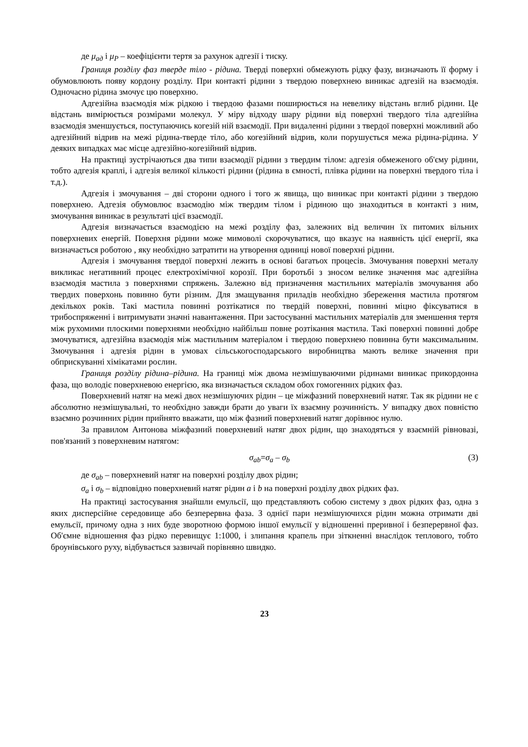де μ<sub>ад</sub> і μ<sub>P</sub> – коефіцієнти тертя за рахунок адгезії і тиску.
Границя розділу фаз тверде тіло - рідина. Тверді поверхні обмежують рідку фазу, визначають її форму і обумовлюють появу кордону розділу. При контакті рідини з твердою поверхнею виникає адгезій на взаємодія. Одночасно рідина змочує цю поверхню.
Адгезійна взаємодія між рідкою і твердою фазами поширюється на невелику відстань вглиб рідини. Це відстань вимірюється розмірами молекул. У міру відходу шару рідини від поверхні твердого тіла адгезійна взаємодія зменшується, поступаючись когезій ній взаємодії. При видаленні рідини з твердої поверхні можливий або адгезійний відрив на межі рідина-тверде тіло, або когезійний відрив, коли порушується межа рідина-рідина. У деяких випадках має місце адгезійно-когезійний відрив.
На практиці зустрічаються два типи взаємодії рідини з твердим тілом: адгезія обмеженого об'єму рідини, тобто адгезія краплі, і адгезія великої кількості рідини (рідина в ємності, плівка рідини на поверхні твердого тіла і т.д.).
Адгезія і змочування – дві сторони одного і того ж явища, що виникає при контакті рідини з твердою поверхнею. Адгезія обумовлює взаємодію між твердим тілом і рідиною що знаходиться в контакті з ним, змочування виникає в результаті цієї взаємодії.
Адгезія визначається взаємодією на межі розділу фаз, залежних від величин їх питомих вільних поверхневих енергій. Поверхня рідини може мимоволі скорочуватися, що вказує на наявність цієї енергії, яка визначається роботою , яку необхідно затратити на утворення одиниці нової поверхні рідини.
Адгезія і змочування твердої поверхні лежить в основі багатьох процесів. Змочування поверхні металу викликає негативний процес електрохімічної корозії. При боротьбі з зносом велике значення має адгезійна взаємодія мастила з поверхнями спряжень. Залежно від призначення мастильних матеріалів змочування або твердих поверхонь повинно бути різним. Для змащування приладів необхідно збереження мастила протягом декількох років. Такі мастила повинні розтікатися по твердій поверхні, повинні міцно фіксуватися в трибоспряженні і витримувати значні навантаження. При застосуванні мастильних матеріалів для зменшення тертя між рухомими плоскими поверхнями необхідно найбільш повне розтікання мастила. Такі поверхні повинні добре змочуватися, адгезійна взаємодія між мастильним матеріалом і твердою поверхнею повинна бути максимальним. Змочування і адгезія рідин в умовах сільськогосподарського виробництва мають велике значення при обприскуванні хімікатами рослин.
Границя розділу рідина–рідина. На границі між двома незмішуваючими рідинами виникає прикордонна фаза, що володіє поверхневою енергією, яка визначається складом обох гомогенних рідких фаз.
Поверхневий натяг на межі двох незмішуючих рідин – це міжфазний поверхневий натяг. Так як рідини не є абсолютно незмішувальні, то необхідно завжди брати до уваги їх взаємну розчинність. У випадку двох повністю взаємно розчинних рідин прийнято вважати, що між фазний поверхневий натяг дорівнює нулю.
За правилом Антонова міжфазний поверхневий натяг двох рідин, що знаходяться у взаємній рівновазі, пов'язаний з поверхневим натягом:
σ<sub>ab</sub>=σ<sub>a</sub> – σ<sub>b</sub> (3)
де σ<sub>ab</sub> – поверхневий натяг на поверхні розділу двох рідин;
σ<sub>a</sub> і σ<sub>b</sub> – відповідно поверхневий натяг рідин a і b на поверхні розділу двох рідких фаз.
На практиці застосування знайшли емульсії, що представляють собою систему з двох рідких фаз, одна з яких дисперсійне середовище або безперервна фаза. З однієї пари незмішуючихся рідин можна отримати дві емульсії, причому одна з них буде зворотною формою іншої емульсії у відношенні преривної і безперервної фаз. Об'ємне відношення фаз рідко перевищує 1:1000, і злипання крапель при зіткненні внаслідок теплового, тобто броунівського руху, відбувається зазвичай порівняно швидко.
23